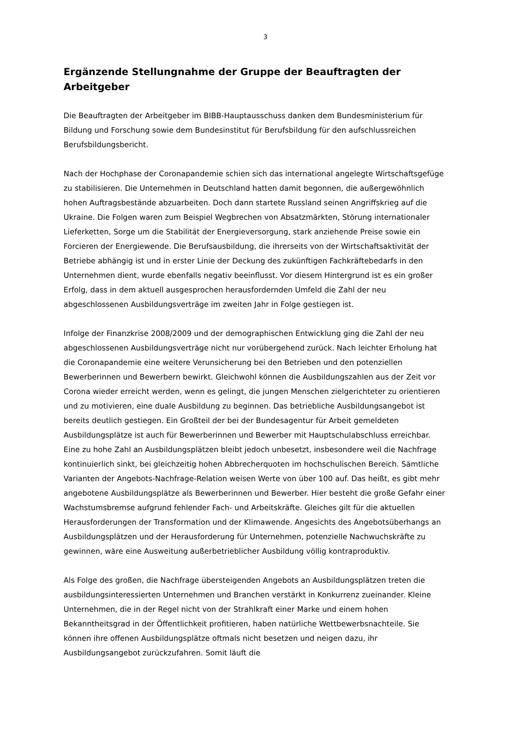3
Ergänzende Stellungnahme der Gruppe der Beauftragten der Arbeitgeber
Die Beauftragten der Arbeitgeber im BIBB-Hauptausschuss danken dem Bundesministerium für Bildung und Forschung sowie dem Bundesinstitut für Berufsbildung für den aufschlussreichen Berufsbildungsbericht.
Nach der Hochphase der Coronapandemie schien sich das international angelegte Wirtschaftsgefüge zu stabilisieren. Die Unternehmen in Deutschland hatten damit begonnen, die außergewöhnlich hohen Auftragsbestände abzuarbeiten. Doch dann startete Russland seinen Angriffskrieg auf die Ukraine. Die Folgen waren zum Beispiel Wegbrechen von Absatzmärkten, Störung internationaler Lieferketten, Sorge um die Stabilität der Energieversorgung, stark anziehende Preise sowie ein Forcieren der Energiewende. Die Berufsausbildung, die ihrerseits von der Wirtschaftsaktivität der Betriebe abhängig ist und in erster Linie der Deckung des zukünftigen Fachkräftebedarfs in den Unternehmen dient, wurde ebenfalls negativ beeinflusst. Vor diesem Hintergrund ist es ein großer Erfolg, dass in dem aktuell ausgesprochen herausfordernden Umfeld die Zahl der neu abgeschlossenen Ausbildungsverträge im zweiten Jahr in Folge gestiegen ist.
Infolge der Finanzkrise 2008/2009 und der demographischen Entwicklung ging die Zahl der neu abgeschlossenen Ausbildungsverträge nicht nur vorübergehend zurück. Nach leichter Erholung hat die Coronapandemie eine weitere Verunsicherung bei den Betrieben und den potenziellen Bewerberinnen und Bewerbern bewirkt. Gleichwohl können die Ausbildungszahlen aus der Zeit vor Corona wieder erreicht werden, wenn es gelingt, die jungen Menschen zielgerichteter zu orientieren und zu motivieren, eine duale Ausbildung zu beginnen. Das betriebliche Ausbildungsangebot ist bereits deutlich gestiegen. Ein Großteil der bei der Bundesagentur für Arbeit gemeldeten Ausbildungsplätze ist auch für Bewerberinnen und Bewerber mit Hauptschulabschluss erreichbar. Eine zu hohe Zahl an Ausbildungsplätzen bleibt jedoch unbesetzt, insbesondere weil die Nachfrage kontinuierlich sinkt, bei gleichzeitig hohen Abbrecherquoten im hochschulischen Bereich. Sämtliche Varianten der Angebots-Nachfrage-Relation weisen Werte von über 100 auf. Das heißt, es gibt mehr angebotene Ausbildungsplätze als Bewerberinnen und Bewerber. Hier besteht die große Gefahr einer Wachstumsbremse aufgrund fehlender Fach- und Arbeitskräfte. Gleiches gilt für die aktuellen Herausforderungen der Transformation und der Klimawende. Angesichts des Angebotsüberhangs an Ausbildungsplätzen und der Herausforderung für Unternehmen, potenzielle Nachwuchskräfte zu gewinnen, wäre eine Ausweitung außerbetrieblicher Ausbildung völlig kontraproduktiv.
Als Folge des großen, die Nachfrage übersteigenden Angebots an Ausbildungsplätzen treten die ausbildungsinteressierten Unternehmen und Branchen verstärkt in Konkurrenz zueinander. Kleine Unternehmen, die in der Regel nicht von der Strahlkraft einer Marke und einem hohen Bekanntheitsgrad in der Öffentlichkeit profitieren, haben natürliche Wettbewerbsnachteile. Sie können ihre offenen Ausbildungsplätze oftmals nicht besetzen und neigen dazu, ihr Ausbildungsangebot zurückzufahren. Somit läuft die